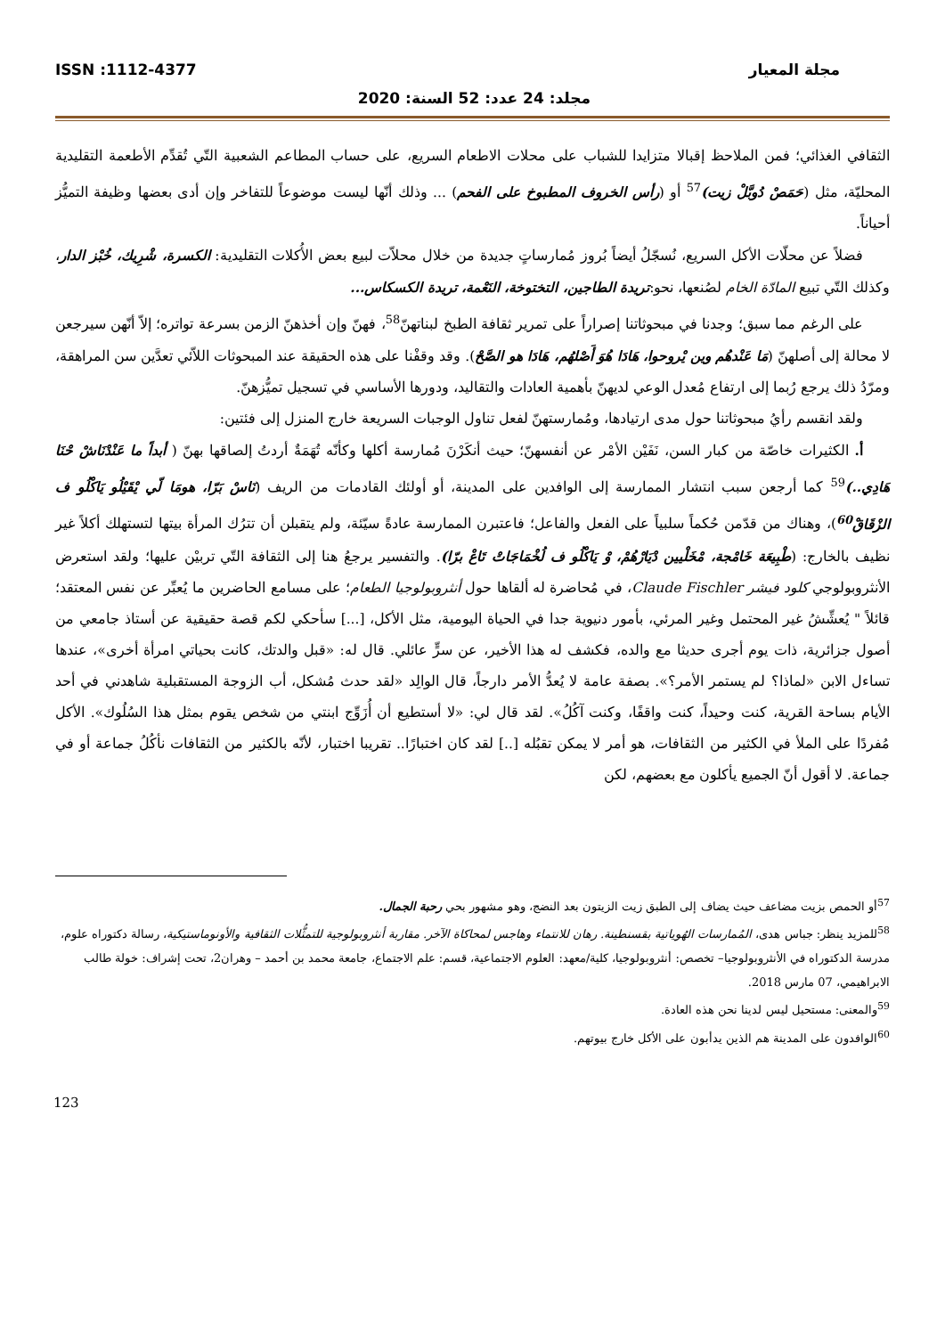مجلة المعيار ISSN :1112-4377
مجلد: 24 عدد: 52 السنة: 2020
الثقافي الغذائي؛ فمن الملاحظ إقبالا متزايدا للشباب على محلات الاطعام السريع، على حساب المطاعم الشعبية التّي تُقدِّم الأطعمة التقليدية المحليّة، مثل (حَمَصْ دُوبَّلْ زيت)<sup>57</sup> أو (رأس الخروف المطبوخ على الفحم) ... وذلك أنّها ليست موضوعاً للتفاخر وإن أدى بعضها وظيفة التميُّز أحياناً.
فضلاً عن محلّات الأكل السريع، نُسجّلُ أيضاً بُروز مُمارساتٍ جديدة من خلال محلاّت لبيع بعض الأُكلات التقليدية: الكسرة، شْرِيك، خُبْز الدار، وكذلك التّي تبيع المادّة الخام لصُنعها، نحو:تريدة الطاجين، التختوخة، النَعْمة، تريدة الكسكاس...
على الرغم مما سبق؛ وجدنا في مبحوثاتنا إصراراً على تمرير ثقافة الطبخ لبناتهنّ<sup>58</sup>، فهنّ وإن أخذهنّ الزمن بسرعة تواتره؛ إلاّ أنّهن سيرجعن لا محالة إلى أصلهنّ (مَا عَنْدهُم وين يْروحوا، هَادَا هُوَ أَصْلهُم، هَادَا هو الصَّحْ). وقد وقفْنا على هذه الحقيقة عند المبحوثات اللاّئي تعدَّين سن المراهقة، ومرّدُ ذلك يرجع رُبما إلى ارتفاع مُعدل الوعي لديهنّ بأهمية العادات والتقاليد، ودورها الأساسي في تسجيل تميُّزهنّ.
ولقد انقسم رأيُ مبحوثاتنا حول مدى ارتيادها، ومُمارستهنّ لفعل تناول الوجبات السريعة خارج المنزل إلى فئتين:
أ. الكثيرات خاصّة من كبار السن، نَفَيْن الأمْر عن أنفسهنّ؛ حيث أنكَرْنَ مُمارسة أكلها وكأنّه تُهَمَةٌ أردتُ إلصاقها بهنّ ( أبداً ما عَنْدْنَاشْ حْنَا هَادِي..)<sup>59</sup> كما أرجعن سبب انتشار الممارسة إلى الوافدين على المدينة، أو أولئك القادمات من الريف (نَاسْ بَرّا، هومَا لّي يْقَيْلُو يَاكْلُو ف الزْقَاقْ<sup>60</sup>)، وهناك من قدّمن حُكماً سلبياً على الفعل والفاعل؛ فاعتبرن الممارسة عادةً سيّئة، ولم يتقبلن أن تترُك المرأة بيتها لتستهلك أكلاً غير نظيف بالخارج: (طْبِيعَة خَامْجة، مْخَلْيين دْيَارْهُمْ، وْ يَاكْلُو ف لُخْمَاجَاتْ تَاعْ برّا). والتفسير يرجعُ هنا إلى الثقافة التّي تربيْن عليها؛ ولقد استعرض الأنثروبولوجي كلود فيشر Claude Fischler، في مُحاضرة له ألقاها حول أنثروبولوجيا الطعام؛ على مسامع الحاضرين ما يُعبِّر عن نفس المعتقد؛ قائلاً " يُعشِّشُ غير المحتمل وغير المرئي، بأمور دنيوية جدا في الحياة اليومية، مثل الأكل، [...] سأحكي لكم قصة حقيقية عن أستاذ جامعي من أصول جزائرية، ذات يوم أجرى حديثا مع والده، فكشف له هذا الأخير، عن سرٍّ عائلي. قال له: «قبل والدتك، كانت بحياتي امرأة أخرى»، عندها تساءل الابن «لماذا؟ لم يستمر الأمر؟». بصفة عامة لا يُعدُّ الأمر دارجاً، قال الوالِد «لقد حدث مُشكل، أب الزوجة المستقبلية شاهدني في أحد الأيام بساحة القرية، كنت وحيداً، كنت واقفًا، وكنت آكُلُ». لقد قال لي: «لا أستطيع أن أُزَوِّج ابنتي من شخص يقوم بمثل هذا السُلُوك». الأكل مُفردًا على الملأ في الكثير من الثقافات، هو أمر لا يمكن تقبُله [..] لقد كان اختبارًا.. تقريبا اختبار، لأنّه بالكثير من الثقافات نأكُلُ جماعة أو في جماعة. لا أقول أنّ الجميع يأكلون مع بعضهم، لكن
<sup>57</sup> أو الحمص بزيت مضاعف حيث يضاف إلى الطبق زيت الزيتون بعد النضج، وهو مشهور بحي رحبة الجمال.
<sup>58</sup> للمزيد ينظر: جباس هدى، المُمارسات الهُوياتية بقسنطينة. رهان للانتماء وهاجس لمحاكاة الآخر. مقاربة أنثروبولوجية للتمثُّلات الثقافية والأونوماستيكية، رسالة دكتوراه علوم، مدرسة الدكتوراه في الأنثروبولوجيا– تخصص: أنثروبولوجيا، كلية/معهد: العلوم الاجتماعية، قسم: علم الاجتماع، جامعة محمد بن أحمد – وهران2، تحت إشراف: خولة طالب الابراهيمي، 07 مارس 2018.
<sup>59</sup> والمعنى: مستحيل ليس لدينا نحن هذه العادة.
<sup>60</sup> الوافدون على المدينة هم الذين يدأبون على الأكل خارج بيوتهم.
123